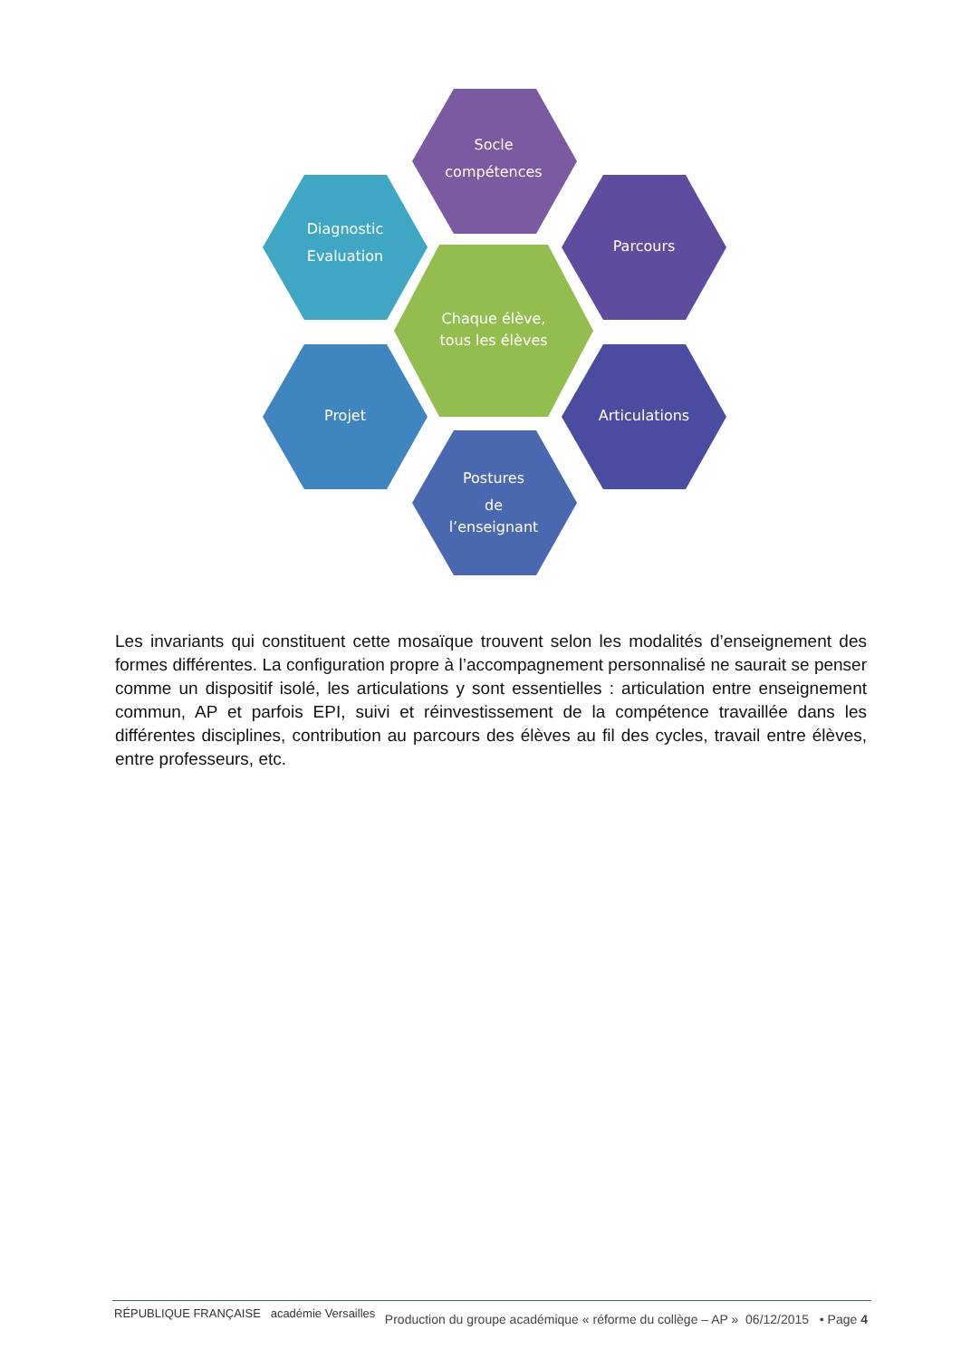Socle
compétences
Diagnostic
Evaluation
Parcours
Chaque élève,
tous les élèves
Projet
Articulations
Postures
de
l’enseignant
Les invariants qui constituent cette mosaïque trouvent selon les modalités d’enseignement des formes différentes. La configuration propre à l’accompagnement personnalisé ne saurait se penser comme un dispositif isolé, les articulations y sont essentielles : articulation entre enseignement commun, AP et parfois EPI, suivi et réinvestissement de la compétence travaillée dans les différentes disciplines, contribution au parcours des élèves au fil des cycles, travail entre élèves, entre professeurs, etc.
RÉPUBLIQUE FRANÇAISE académie Versailles
Production du groupe académique « réforme du collège – AP » 06/12/2015 • Page 4